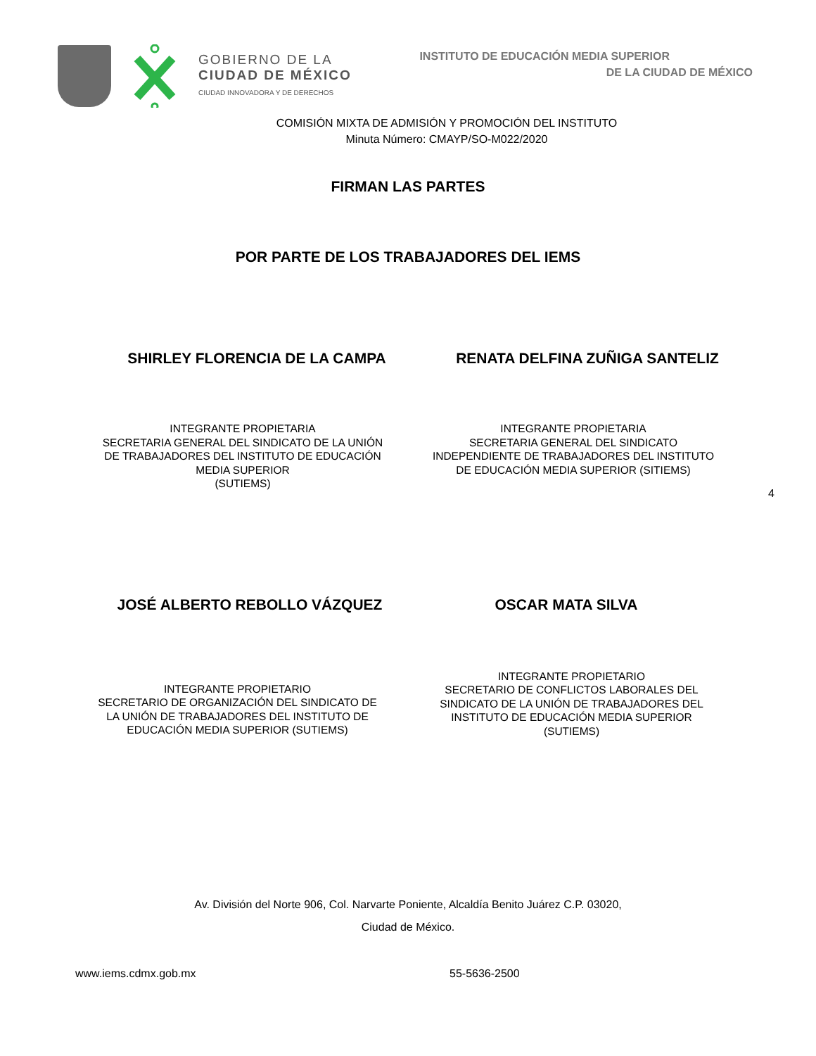GOBIERNO DE LA
CIUDAD DE MÉXICO
CIUDAD INNOVADORA Y DE DERECHOS
INSTITUTO DE EDUCACIÓN MEDIA SUPERIOR
DE LA CIUDAD DE MÉXICO
COMISIÓN MIXTA DE ADMISIÓN Y PROMOCIÓN DEL INSTITUTO
Minuta Número: CMAYP/SO-M022/2020
FIRMAN LAS PARTES
POR PARTE DE LOS TRABAJADORES DEL IEMS
SHIRLEY FLORENCIA DE LA CAMPA RENATA DELFINA ZUÑIGA SANTELIZ
INTEGRANTE PROPIETARIA
SECRETARIA GENERAL DEL SINDICATO DE LA UNIÓN DE TRABAJADORES DEL INSTITUTO DE EDUCACIÓN MEDIA SUPERIOR
(SUTIEMS)
INTEGRANTE PROPIETARIA
SECRETARIA GENERAL DEL SINDICATO INDEPENDIENTE DE TRABAJADORES DEL INSTITUTO DE EDUCACIÓN MEDIA SUPERIOR (SITIEMS)
4
JOSÉ ALBERTO REBOLLO VÁZQUEZ OSCAR MATA SILVA
INTEGRANTE PROPIETARIO
SECRETARIO DE ORGANIZACIÓN DEL SINDICATO DE LA UNIÓN DE TRABAJADORES DEL INSTITUTO DE EDUCACIÓN MEDIA SUPERIOR (SUTIEMS)
INTEGRANTE PROPIETARIO
SECRETARIO DE CONFLICTOS LABORALES DEL SINDICATO DE LA UNIÓN DE TRABAJADORES DEL INSTITUTO DE EDUCACIÓN MEDIA SUPERIOR (SUTIEMS)
Av. División del Norte 906, Col. Narvarte Poniente, Alcaldía Benito Juárez C.P. 03020,
Ciudad de México.
www.iems.cdmx.gob.mx 55-5636-2500